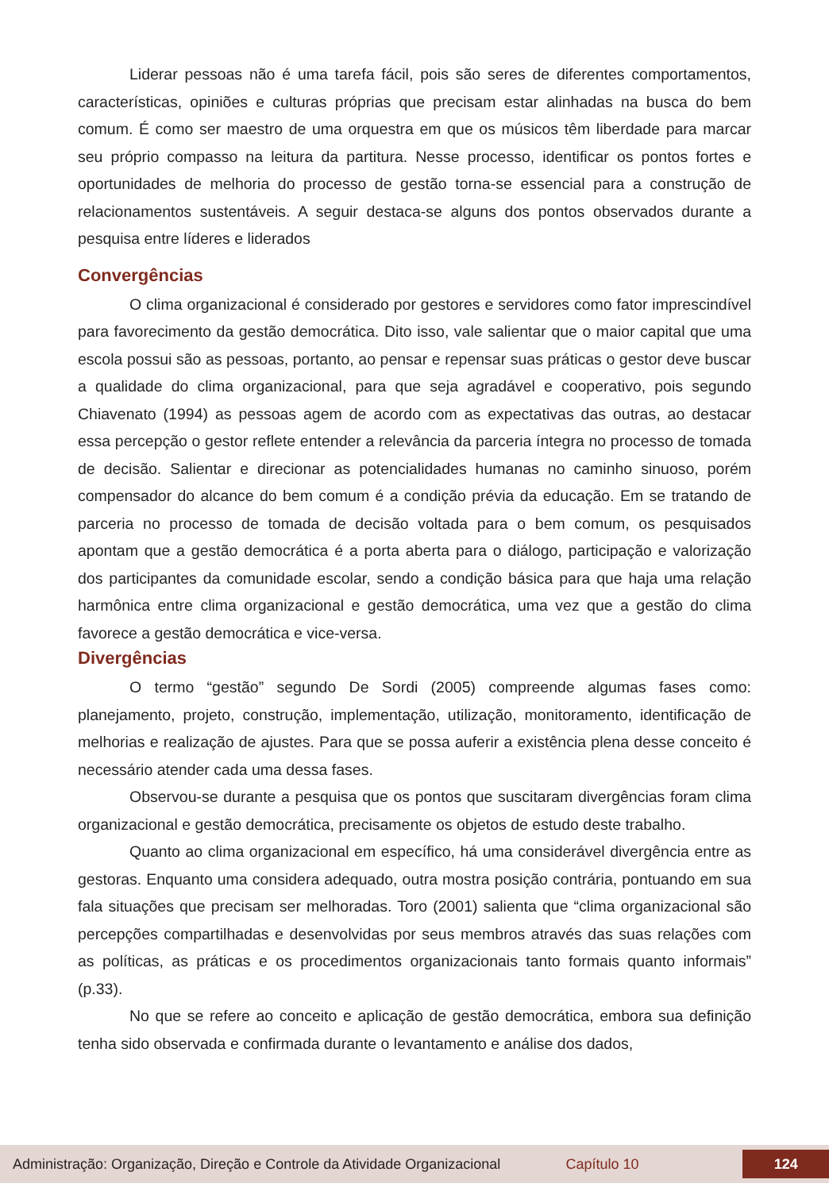Liderar pessoas não é uma tarefa fácil, pois são seres de diferentes comportamentos, características, opiniões e culturas próprias que precisam estar alinhadas na busca do bem comum. É como ser maestro de uma orquestra em que os músicos têm liberdade para marcar seu próprio compasso na leitura da partitura. Nesse processo, identificar os pontos fortes e oportunidades de melhoria do processo de gestão torna-se essencial para a construção de relacionamentos sustentáveis. A seguir destaca-se alguns dos pontos observados durante a pesquisa entre líderes e liderados
Convergências
O clima organizacional é considerado por gestores e servidores como fator imprescindível para favorecimento da gestão democrática. Dito isso, vale salientar que o maior capital que uma escola possui são as pessoas, portanto, ao pensar e repensar suas práticas o gestor deve buscar a qualidade do clima organizacional, para que seja agradável e cooperativo, pois segundo Chiavenato (1994) as pessoas agem de acordo com as expectativas das outras, ao destacar essa percepção o gestor reflete entender a relevância da parceria íntegra no processo de tomada de decisão. Salientar e direcionar as potencialidades humanas no caminho sinuoso, porém compensador do alcance do bem comum é a condição prévia da educação. Em se tratando de parceria no processo de tomada de decisão voltada para o bem comum, os pesquisados apontam que a gestão democrática é a porta aberta para o diálogo, participação e valorização dos participantes da comunidade escolar, sendo a condição básica para que haja uma relação harmônica entre clima organizacional e gestão democrática, uma vez que a gestão do clima favorece a gestão democrática e vice-versa.
Divergências
O termo “gestão” segundo De Sordi (2005) compreende algumas fases como: planejamento, projeto, construção, implementação, utilização, monitoramento, identificação de melhorias e realização de ajustes. Para que se possa auferir a existência plena desse conceito é necessário atender cada uma dessa fases.
Observou-se durante a pesquisa que os pontos que suscitaram divergências foram clima organizacional e gestão democrática, precisamente os objetos de estudo deste trabalho.
Quanto ao clima organizacional em específico, há uma considerável divergência entre as gestoras. Enquanto uma considera adequado, outra mostra posição contrária, pontuando em sua fala situações que precisam ser melhoradas. Toro (2001) salienta que “clima organizacional são percepções compartilhadas e desenvolvidas por seus membros através das suas relações com as políticas, as práticas e os procedimentos organizacionais tanto formais quanto informais” (p.33).
No que se refere ao conceito e aplicação de gestão democrática, embora sua definição tenha sido observada e confirmada durante o levantamento e análise dos dados,
Administração: Organização, Direção e Controle da Atividade Organizacional Capítulo 10 124